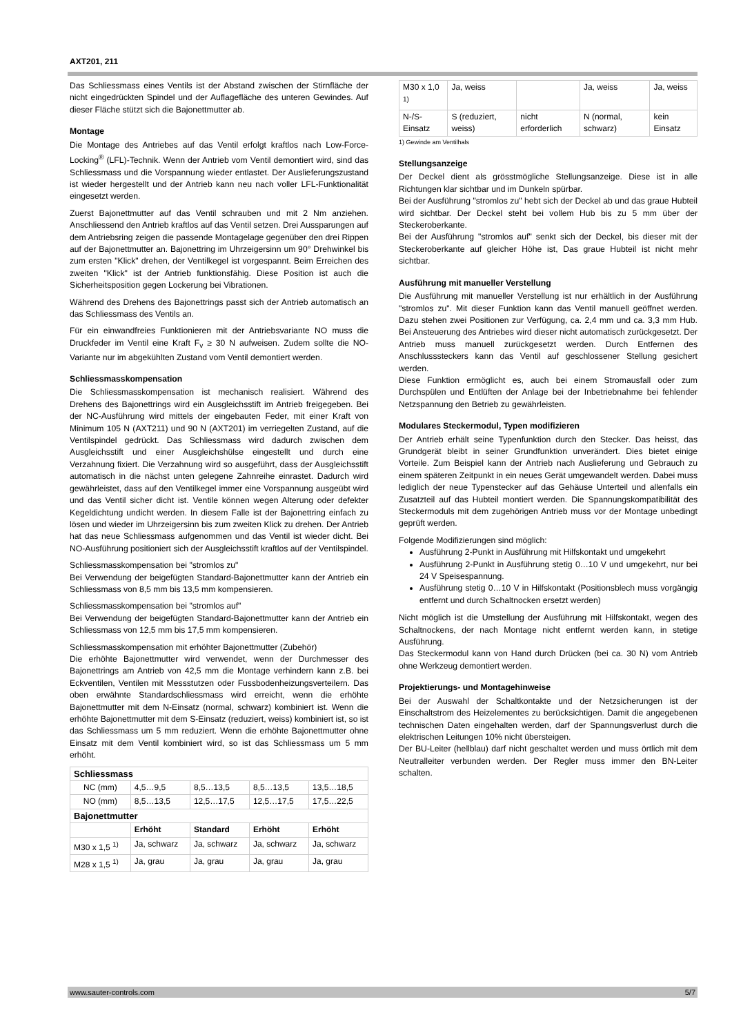AXT201, 211
Das Schliessmass eines Ventils ist der Abstand zwischen der Stirnfläche der nicht eingedrückten Spindel und der Auflagefläche des unteren Gewindes. Auf dieser Fläche stützt sich die Bajonettmutter ab.
Montage
Die Montage des Antriebes auf das Ventil erfolgt kraftlos nach Low-Force-Locking<sup>®</sup> (LFL)-Technik. Wenn der Antrieb vom Ventil demontiert wird, sind das Schliessmass und die Vorspannung wieder entlastet. Der Auslieferungszustand ist wieder hergestellt und der Antrieb kann neu nach voller LFL-Funktionalität eingesetzt werden.
Zuerst Bajonettmutter auf das Ventil schrauben und mit 2 Nm anziehen. Anschliessend den Antrieb kraftlos auf das Ventil setzen. Drei Aussparungen auf dem Antriebsring zeigen die passende Montagelage gegenüber den drei Rippen auf der Bajonettmutter an. Bajonettring im Uhrzeigersinn um 90° Drehwinkel bis zum ersten "Klick" drehen, der Ventilkegel ist vorgespannt. Beim Erreichen des zweiten "Klick" ist der Antrieb funktionsfähig. Diese Position ist auch die Sicherheitsposition gegen Lockerung bei Vibrationen.
Während des Drehens des Bajonettrings passt sich der Antrieb automatisch an das Schliessmass des Ventils an.
Für ein einwandfreies Funktionieren mit der Antriebsvariante NO muss die Druckfeder im Ventil eine Kraft F<sub>v</sub> ≥ 30 N aufweisen. Zudem sollte die NO-Variante nur im abgekühlten Zustand vom Ventil demontiert werden.
Schliessmasskompensation
Die Schliessmasskompensation ist mechanisch realisiert. Während des Drehens des Bajonettrings wird ein Ausgleichsstift im Antrieb freigegeben. Bei der NC-Ausführung wird mittels der eingebauten Feder, mit einer Kraft von Minimum 105 N (AXT211) und 90 N (AXT201) im verriegelten Zustand, auf die Ventilspindel gedrückt. Das Schliessmass wird dadurch zwischen dem Ausgleichsstift und einer Ausgleichshülse eingestellt und durch eine Verzahnung fixiert. Die Verzahnung wird so ausgeführt, dass der Ausgleichsstift automatisch in die nächst unten gelegene Zahnreihe einrastet. Dadurch wird gewährleistet, dass auf den Ventilkegel immer eine Vorspannung ausgeübt wird und das Ventil sicher dicht ist. Ventile können wegen Alterung oder defekter Kegeldichtung undicht werden. In diesem Falle ist der Bajonettring einfach zu lösen und wieder im Uhrzeigersinn bis zum zweiten Klick zu drehen. Der Antrieb hat das neue Schliessmass aufgenommen und das Ventil ist wieder dicht. Bei NO-Ausführung positioniert sich der Ausgleichsstift kraftlos auf der Ventilspindel.
Schliessmasskompensation bei "stromlos zu"
Bei Verwendung der beigefügten Standard-Bajonettmutter kann der Antrieb ein Schliessmass von 8,5 mm bis 13,5 mm kompensieren.
Schliessmasskompensation bei "stromlos auf"
Bei Verwendung der beigefügten Standard-Bajonettmutter kann der Antrieb ein Schliessmass von 12,5 mm bis 17,5 mm kompensieren.
Schliessmasskompensation mit erhöhter Bajonettmutter (Zubehör)
Die erhöhte Bajonettmutter wird verwendet, wenn der Durchmesser des Bajonettrings am Antrieb von 42,5 mm die Montage verhindern kann z.B. bei Eckventilen, Ventilen mit Messstutzen oder Fussbodenheizungsverteilern. Das oben erwähnte Standardschliessmass wird erreicht, wenn die erhöhte Bajonettmutter mit dem N-Einsatz (normal, schwarz) kombiniert ist. Wenn die erhöhte Bajonettmutter mit dem S-Einsatz (reduziert, weiss) kombiniert ist, so ist das Schliessmass um 5 mm reduziert. Wenn die erhöhte Bajonettmutter ohne Einsatz mit dem Ventil kombiniert wird, so ist das Schliessmass um 5 mm erhöht.
| Schliessmass | | | | |
| --- | --- | --- | --- | --- |
| NC (mm) | 4,5…9,5 | 8,5…13,5 | 8,5…13,5 | 13,5…18,5 |
| NO (mm) | 8,5…13,5 | 12,5…17,5 | 12,5…17,5 | 17,5…22,5 |
| Bajonettmutter | | | | |
| | Erhöht | Standard | Erhöht | Erhöht |
| M30 x 1,5 <sup>1)</sup> | Ja, schwarz | Ja, schwarz | Ja, schwarz | Ja, schwarz |
| M28 x 1,5 <sup>1)</sup> | Ja, grau | Ja, grau | Ja, grau | Ja, grau |
| M30 x 1,0 <sup>1)</sup> | Ja, weiss | | Ja, weiss | Ja, weiss |
| N-/S-Einsatz | S (reduziert, weiss) | nicht erforderlich | N (normal, schwarz) | kein Einsatz |
1) Gewinde am Ventilhals
Stellungsanzeige
Der Deckel dient als grösstmögliche Stellungsanzeige. Diese ist in alle Richtungen klar sichtbar und im Dunkeln spürbar.
Bei der Ausführung "stromlos zu" hebt sich der Deckel ab und das graue Hubteil wird sichtbar. Der Deckel steht bei vollem Hub bis zu 5 mm über der Steckeroberkante.
Bei der Ausführung "stromlos auf" senkt sich der Deckel, bis dieser mit der Steckeroberkante auf gleicher Höhe ist, Das graue Hubteil ist nicht mehr sichtbar.
Ausführung mit manueller Verstellung
Die Ausführung mit manueller Verstellung ist nur erhältlich in der Ausführung "stromlos zu". Mit dieser Funktion kann das Ventil manuell geöffnet werden. Dazu stehen zwei Positionen zur Verfügung, ca. 2,4 mm und ca. 3,3 mm Hub. Bei Ansteuerung des Antriebes wird dieser nicht automatisch zurückgesetzt. Der Antrieb muss manuell zurückgesetzt werden. Durch Entfernen des Anschlusssteckers kann das Ventil auf geschlossener Stellung gesichert werden.
Diese Funktion ermöglicht es, auch bei einem Stromausfall oder zum Durchspülen und Entlüften der Anlage bei der Inbetriebnahme bei fehlender Netzspannung den Betrieb zu gewährleisten.
Modulares Steckermodul, Typen modifizieren
Der Antrieb erhält seine Typenfunktion durch den Stecker. Das heisst, das Grundgerät bleibt in seiner Grundfunktion unverändert. Dies bietet einige Vorteile. Zum Beispiel kann der Antrieb nach Auslieferung und Gebrauch zu einem späteren Zeitpunkt in ein neues Gerät umgewandelt werden. Dabei muss lediglich der neue Typenstecker auf das Gehäuse Unterteil und allenfalls ein Zusatzteil auf das Hubteil montiert werden. Die Spannungskompatibilität des Steckermoduls mit dem zugehörigen Antrieb muss vor der Montage unbedingt geprüft werden.
Folgende Modifizierungen sind möglich:
Ausführung 2-Punkt in Ausführung mit Hilfskontakt und umgekehrt
Ausführung 2-Punkt in Ausführung stetig 0…10 V und umgekehrt, nur bei 24 V Speisespannung.
Ausführung stetig 0…10 V in Hilfskontakt (Positionsblech muss vorgängig entfernt und durch Schaltnocken ersetzt werden)
Nicht möglich ist die Umstellung der Ausführung mit Hilfskontakt, wegen des Schaltnockens, der nach Montage nicht entfernt werden kann, in stetige Ausführung.
Das Steckermodul kann von Hand durch Drücken (bei ca. 30 N) vom Antrieb ohne Werkzeug demontiert werden.
Projektierungs- und Montagehinweise
Bei der Auswahl der Schaltkontakte und der Netzsicherungen ist der Einschaltstrom des Heizelementes zu berücksichtigen. Damit die angegebenen technischen Daten eingehalten werden, darf der Spannungsverlust durch die elektrischen Leitungen 10% nicht übersteigen.
Der BU-Leiter (hellblau) darf nicht geschaltet werden und muss örtlich mit dem Neutralleiter verbunden werden. Der Regler muss immer den BN-Leiter schalten.
www.sauter-controls.com 5/7